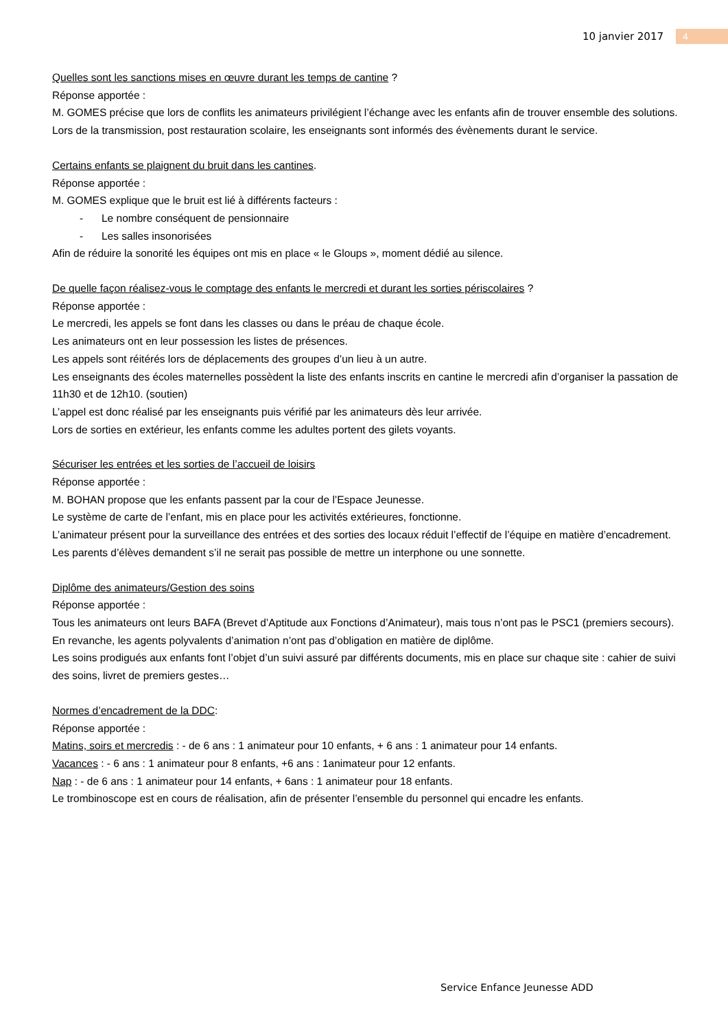10 janvier 2017 4
Quelles sont les sanctions mises en œuvre durant les temps de cantine ?
Réponse apportée :
M. GOMES précise que lors de conflits les animateurs privilégient l’échange avec les enfants afin de trouver ensemble des solutions. Lors de la transmission, post restauration scolaire, les enseignants sont informés des évènements durant le service.
Certains enfants se plaignent du bruit dans les cantines.
Réponse apportée :
M. GOMES explique que le bruit est lié à différents facteurs :
- Le nombre conséquent de pensionnaire
- Les salles insonorisées
Afin de réduire la sonorité les équipes ont mis en place « le Gloups », moment dédié au silence.
De quelle façon réalisez-vous le comptage des enfants le mercredi et durant les sorties périscolaires ?
Réponse apportée :
Le mercredi, les appels se font dans les classes ou dans le préau de chaque école.
Les animateurs ont en leur possession les listes de présences.
Les appels sont réitérés lors de déplacements des groupes d’un lieu à un autre.
Les enseignants des écoles maternelles possèdent la liste des enfants inscrits en cantine le mercredi afin d’organiser la passation de 11h30 et de 12h10. (soutien)
L’appel est donc réalisé par les enseignants puis vérifié par les animateurs dès leur arrivée.
Lors de sorties en extérieur, les enfants comme les adultes portent des gilets voyants.
Sécuriser les entrées et les sorties de l’accueil de loisirs
Réponse apportée :
M. BOHAN propose que les enfants passent par la cour de l’Espace Jeunesse.
Le système de carte de l’enfant, mis en place pour les activités extérieures, fonctionne.
L’animateur présent pour la surveillance des entrées et des sorties des locaux réduit l’effectif de l’équipe en matière d’encadrement.
Les parents d’élèves demandent s’il ne serait pas possible de mettre un interphone ou une sonnette.
Diplôme des animateurs/Gestion des soins
Réponse apportée :
Tous les animateurs ont leurs BAFA (Brevet d’Aptitude aux Fonctions d’Animateur), mais tous n’ont pas le PSC1 (premiers secours).
En revanche, les agents polyvalents d’animation n’ont pas d’obligation en matière de diplôme.
Les soins prodigués aux enfants font l’objet d’un suivi assuré par différents documents, mis en place sur chaque site : cahier de suivi des soins, livret de premiers gestes…
Normes d’encadrement de la DDC:
Réponse apportée :
Matins, soirs et mercredis : - de 6 ans : 1 animateur pour 10 enfants, + 6 ans : 1 animateur pour 14 enfants.
Vacances : - 6 ans : 1 animateur pour 8 enfants, +6 ans : 1animateur pour 12 enfants.
Nap : - de 6 ans : 1 animateur pour 14 enfants, + 6ans : 1 animateur pour 18 enfants.
Le trombinoscope est en cours de réalisation, afin de présenter l’ensemble du personnel qui encadre les enfants.
Service Enfance Jeunesse ADD